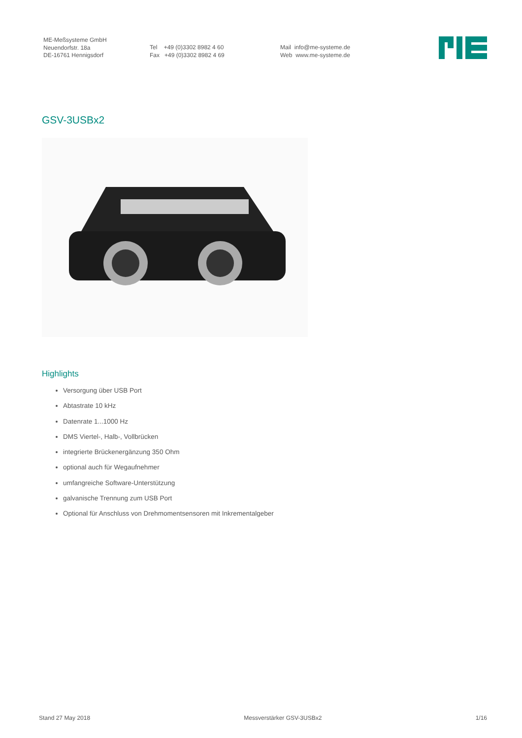ME-Meßsysteme GmbH
Neuendorfstr. 18a
DE-16761 Hennigsdorf
Tel +49 (0)3302 8982 4 60
Fax +49 (0)3302 8982 4 69
Mail info@me-systeme.de
Web www.me-systeme.de
GSV-3USBx2
Highlights
Versorgung über USB Port
Abtastrate 10 kHz
Datenrate 1...1000 Hz
DMS Viertel-, Halb-, Vollbrücken
integrierte Brückenergänzung 350 Ohm
optional auch für Wegaufnehmer
umfangreiche Software-Unterstützung
galvanische Trennung zum USB Port
Optional für Anschluss von Drehmomentsensoren mit Inkrementalgeber
Stand 27 May 2018 Messverstärker GSV-3USBx2 1/16